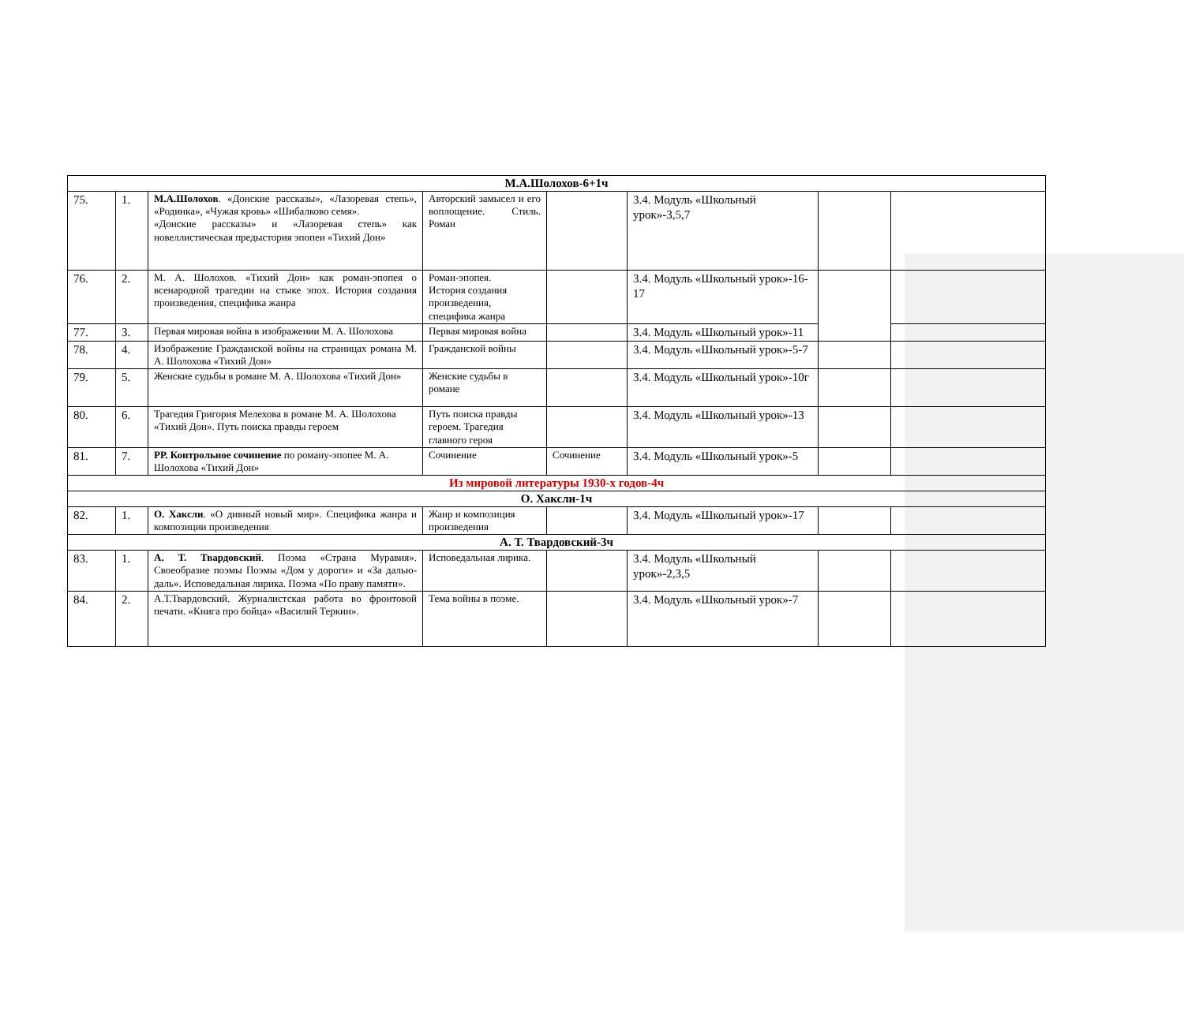| М.А.Шолохов-6+1ч | | | | | | | |
| 75. | 1. | М.А.Шолохов . «Донские рассказы», «Лазоревая степь», «Родинка», «Чужая кровь» «Шибалково семя». «Донские рассказы» и «Лазоревая степь» как новеллистическая предыстория эпопеи «Тихий Дон» | Авторский замысел и его воплощение. Стиль. Роман | | 3.4. Модуль «Школьный урок»-3,5,7 | | |
| 76. | 2. | М. А. Шолохов. «Тихий Дон» как роман-эпопея о всенародной трагедии на стыке эпох. История создания произведения, специфика жанра | Роман-эпопея. История создания произведения, специфика жанра | | 3.4. Модуль «Школьный урок»-16-17 | | |
| 77. | 3. | Первая мировая война в изображении М. А. Шолохова | Первая мировая война | | 3.4. Модуль «Школьный урок»-11 | | |
| 78. | 4. | Изображение Гражданской войны на страницах романа М. А. Шолохова «Тихий Дон» | Гражданской войны | | 3.4. Модуль «Школьный урок»-5-7 | | |
| 79. | 5. | Женские судьбы в романе М. А. Шолохова «Тихий Дон» | Женские судьбы в романе | | 3.4. Модуль «Школьный урок»-10г | | |
| 80. | 6. | Трагедия Григория Мелехова в романе М. А. Шолохова «Тихий Дон». Путь поиска правды героем | Путь поиска правды героем. Трагедия главного героя | | 3.4. Модуль «Школьный урок»-13 | | |
| 81. | 7. | РР. Контрольное сочинение по роману-эпопее М. А. Шолохова «Тихий Дон» | Сочинение | Сочинение | 3.4. Модуль «Школьный урок»-5 | | |
| Из мировой литературы 1930-х годов-4ч | | | | | | | |
| О. Хаксли-1ч | | | | | | | |
| 82. | 1. | О. Хаксли . «О дивный новый мир». Специфика жанра и композиции произведения | Жанр и композиция произведения | | 3.4. Модуль «Школьный урок»-17 | | |
| А. Т. Твардовский-3ч | | | | | | | |
| 83. | 1. | А. Т. Твардовский . Поэма «Страна Муравия». Своеобразие поэмы Поэмы «Дом у дороги» и «За далью-даль». Исповедальная лирика. Поэма «По праву памяти». | Исповедальная лирика. | | 3.4. Модуль «Школьный урок»-2,3,5 | | |
| 84. | 2. | А.Т.Твардовский. Журналистская работа во фронтовой печати. «Книга про бойца» «Василий Теркин». | Тема войны в поэме. | | 3.4. Модуль «Школьный урок»-7 | | |